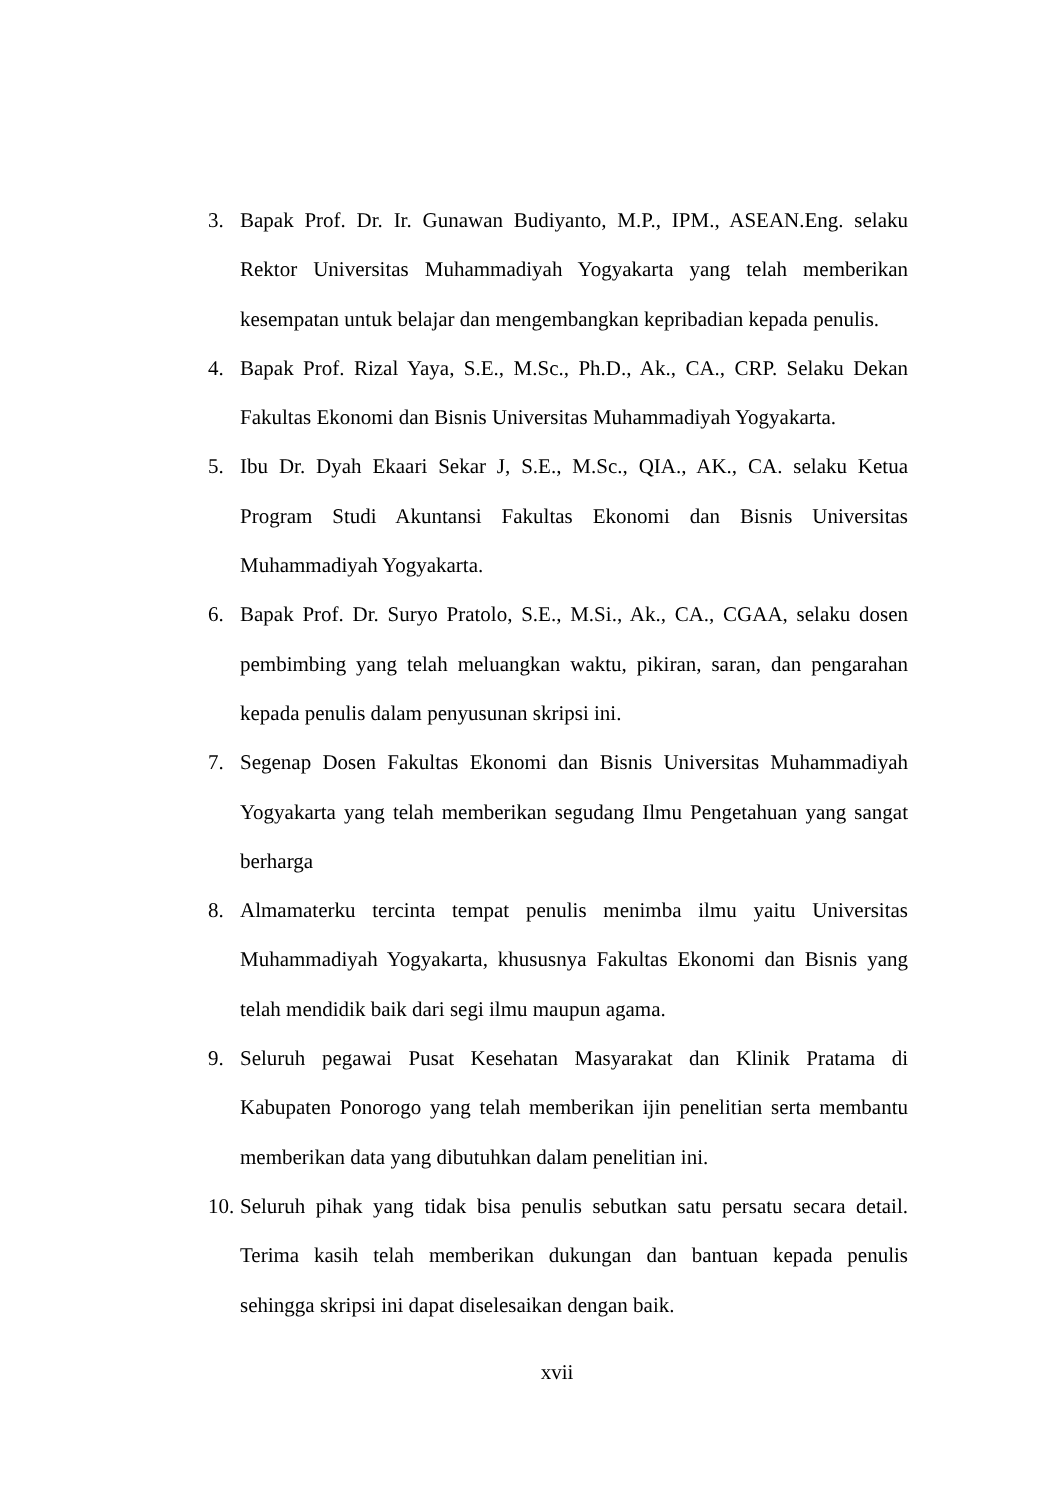3. Bapak Prof. Dr. Ir. Gunawan Budiyanto, M.P., IPM., ASEAN.Eng. selaku Rektor Universitas Muhammadiyah Yogyakarta yang telah memberikan kesempatan untuk belajar dan mengembangkan kepribadian kepada penulis.
4. Bapak Prof. Rizal Yaya, S.E., M.Sc., Ph.D., Ak., CA., CRP. Selaku Dekan Fakultas Ekonomi dan Bisnis Universitas Muhammadiyah Yogyakarta.
5. Ibu Dr. Dyah Ekaari Sekar J, S.E., M.Sc., QIA., AK., CA. selaku Ketua Program Studi Akuntansi Fakultas Ekonomi dan Bisnis Universitas Muhammadiyah Yogyakarta.
6. Bapak Prof. Dr. Suryo Pratolo, S.E., M.Si., Ak., CA., CGAA, selaku dosen pembimbing yang telah meluangkan waktu, pikiran, saran, dan pengarahan kepada penulis dalam penyusunan skripsi ini.
7. Segenap Dosen Fakultas Ekonomi dan Bisnis Universitas Muhammadiyah Yogyakarta yang telah memberikan segudang Ilmu Pengetahuan yang sangat berharga
8. Almamaterku tercinta tempat penulis menimba ilmu yaitu Universitas Muhammadiyah Yogyakarta, khususnya Fakultas Ekonomi dan Bisnis yang telah mendidik baik dari segi ilmu maupun agama.
9. Seluruh pegawai Pusat Kesehatan Masyarakat dan Klinik Pratama di Kabupaten Ponorogo yang telah memberikan ijin penelitian serta membantu memberikan data yang dibutuhkan dalam penelitian ini.
10. Seluruh pihak yang tidak bisa penulis sebutkan satu persatu secara detail. Terima kasih telah memberikan dukungan dan bantuan kepada penulis sehingga skripsi ini dapat diselesaikan dengan baik.
xvii